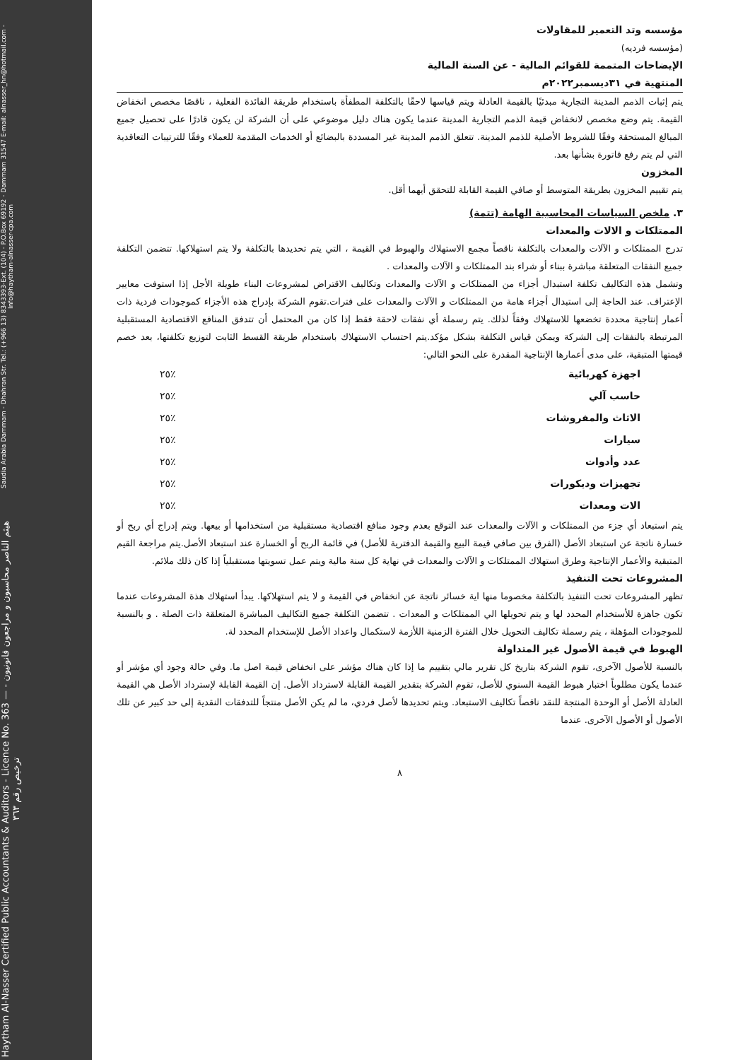Haytham Al-Nasser Certified Public Accountants & Auditors - Licence No. 363 — هيثم الناصر محاسبون و مراجعون قانونيون - ترخيص رقم ٣٦٣
Saudia Arabia Dammam - Dhahran Str. Tel.: (+966 13) 8343393-Ext. (104) - P.O.Box 69192 - Dammam 31547 E-mail: alnasser_hn@hotmail.com - Info@haytham-alnasser-cpa.com
مؤسسه وتد التعمير للمقاولات
(مؤسسه فرديه)
الإيضاحات المتممة للقوائم المالية - عن السنة المالية
المنتهية في ٣١ديسمبر٢٠٢٢م
يتم إثبات الذمم المدينة التجارية مبدئيًا بالقيمة العادلة ويتم قياسها لاحقًا بالتكلفة المطفأة باستخدام طريقة الفائدة الفعلية ، ناقصًا مخصص انخفاض القيمة. يتم وضع مخصص لانخفاض قيمة الذمم التجارية المدينة عندما يكون هناك دليل موضوعي على أن الشركة لن يكون قادرًا على تحصيل جميع المبالغ المستحقة وفقًا للشروط الأصلية للذمم المدينة. تتعلق الذمم المدينة غير المسددة بالبضائع أو الخدمات المقدمة للعملاء وفقًا للترتيبات التعاقدية التي لم يتم رفع فاتورة بشأنها بعد.
المخزون
يتم تقييم المخزون بطريقة المتوسط أو صافي القيمة القابلة للتحقق أيهما أقل.
٣. ملخص السياسات المحاسبية الهامة (تتمة)
الممتلكات و الالات والمعدات
تدرج الممتلكات و الآلات والمعدات بالتكلفة ناقصاً مجمع الاستهلاك والهبوط في القيمة ، التي يتم تحديدها بالتكلفة ولا يتم استهلاكها. تتضمن التكلفة جميع النفقات المتعلقة مباشرة ببناء أو شراء بند الممتلكات و الآلات والمعدات .
وتشمل هذه التكاليف تكلفة استبدال أجزاء من الممتلكات و الآلات والمعدات وتكاليف الاقتراض لمشروعات البناء طويلة الأجل إذا استوفت معايير الإعتراف. عند الحاجة إلى استبدال أجزاء هامة من الممتلكات و الآلات والمعدات على فترات.تقوم الشركة بإدراج هذه الأجزاء كموجودات فردية ذات أعمار إنتاجية محددة تخضعها للاستهلاك وفقاً لذلك. يتم رسملة أي نفقات لاحقة فقط إذا كان من المحتمل أن تتدفق المنافع الاقتصادية المستقبلية المرتبطة بالنفقات إلى الشركة ويمكن قياس التكلفة بشكل مؤكد.يتم احتساب الاستهلاك باستخدام طريقة القسط الثابت لتوزيع تكلفتها، بعد خصم قيمتها المتبقية، على مدى أعمارها الإنتاجية المقدرة على النحو التالي:
| اجهزة كهربائية | ٪٢٥ |
| حاسب آلي | ٪٢٥ |
| الاثاث والمفروشات | ٪٢٥ |
| سيارات | ٪٢٥ |
| عدد وأدوات | ٪٢٥ |
| تجهيزات وديكورات | ٪٢٥ |
| الات ومعدات | ٪٢٥ |
يتم استبعاد أي جزء من الممتلكات و الآلات والمعدات عند التوقع بعدم وجود منافع اقتصادية مستقبلية من استخدامها أو بيعها. ويتم إدراج أي ربح أو خسارة ناتجة عن استبعاد الأصل (الفرق بين صافي قيمة البيع والقيمة الدفترية للأصل) في قائمة الربح أو الخسارة عند استبعاد الأصل.يتم مراجعة القيم المتبقية والأعمار الإنتاجية وطرق استهلاك الممتلكات و الآلات والمعدات في نهاية كل سنة مالية ويتم عمل تسويتها مستقبلياً إذا كان ذلك ملائم.
المشروعات تحت التنفيذ
تظهر المشروعات تحت التنفيذ بالتكلفة مخصوما منها اية خسائر ناتجة عن انخفاض في القيمة و لا يتم استهلاكها. يبدأ استهلاك هذة المشروعات عندما تكون جاهزة للأستخدام المحدد لها و يتم تحويلها الي الممتلكات و المعدات . تتضمن التكلفة جميع التكاليف المباشرة المتعلقة ذات الصلة . و بالنسبة للموجودات المؤهلة ، يتم رسملة تكاليف التحويل خلال الفترة الزمنية اللأزمة لاستكمال واعداد الأصل للإستخدام المحدد لة.
الهبوط في قيمة الأصول غير المتداولة
بالنسبة للأصول الآخرى، تقوم الشركة بتاريخ كل تقرير مالي بتقييم ما إذا كان هناك مؤشر على انخفاض قيمة اصل ما. وفي حالة وجود أي مؤشر أو عندما يكون مطلوباً اختبار هبوط القيمة السنوي للأصل، تقوم الشركة بتقدير القيمة القابلة لاسترداد الأصل. إن القيمة القابلة لإسترداد الأصل هي القيمة العادلة الأصل أو الوحدة المنتجة للنقد ناقصاً تكاليف الاستبعاد. ويتم تحديدها لأصل فردي، ما لم يكن الأصل منتجاً للتدفقات النقدية إلى حد كبير عن تلك الأصول أو الأصول الآخرى. عندما
٨